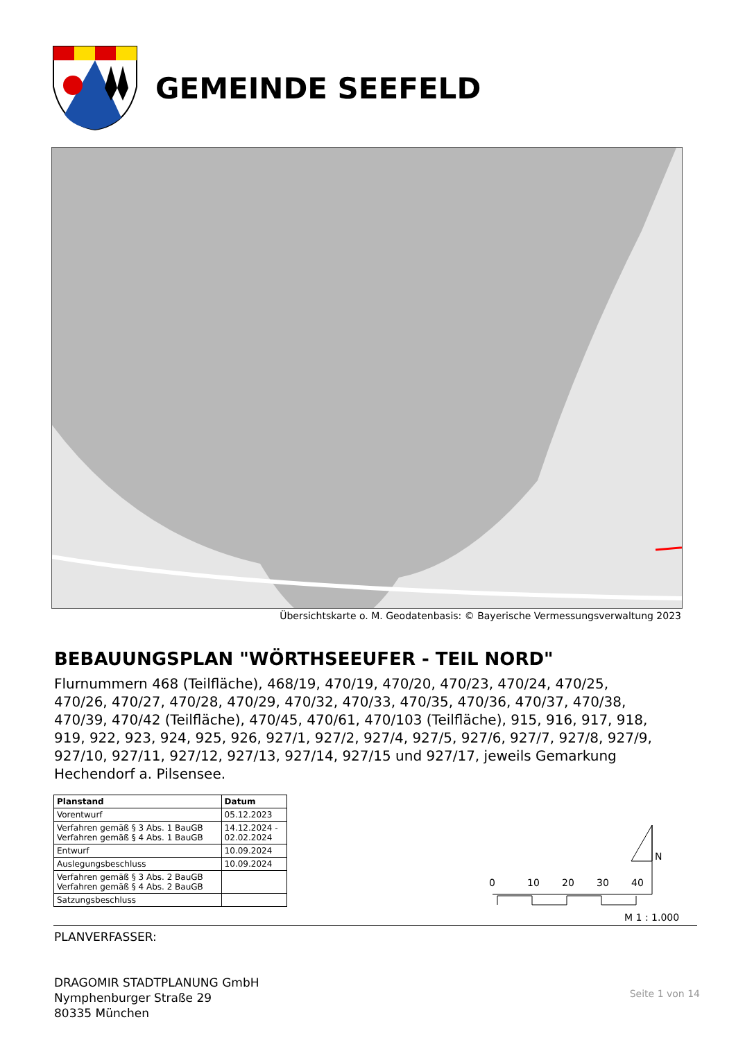GEMEINDE SEEFELD
Übersichtskarte o. M. Geodatenbasis: © Bayerische Vermessungsverwaltung 2023
BEBAUUNGSPLAN "WÖRTHSEEUFER - TEIL NORD"
Flurnummern 468 (Teilfläche), 468/19, 470/19, 470/20, 470/23, 470/24, 470/25, 470/26, 470/27, 470/28, 470/29, 470/32, 470/33, 470/35, 470/36, 470/37, 470/38, 470/39, 470/42 (Teilfläche), 470/45, 470/61, 470/103 (Teilfläche), 915, 916, 917, 918, 919, 922, 923, 924, 925, 926, 927/1, 927/2, 927/4, 927/5, 927/6, 927/7, 927/8, 927/9, 927/10, 927/11, 927/12, 927/13, 927/14, 927/15 und 927/17, jeweils Gemarkung Hechendorf a. Pilsensee.
| Planstand | Datum |
| --- | --- |
| Vorentwurf | 05.12.2023 |
| Verfahren gemäß § 3 Abs. 1 BauGB Verfahren gemäß § 4 Abs. 1 BauGB | 14.12.2024 - 02.02.2024 |
| Entwurf | 10.09.2024 |
| Auslegungsbeschluss | 10.09.2024 |
| Verfahren gemäß § 3 Abs. 2 BauGB Verfahren gemäß § 4 Abs. 2 BauGB | |
| Satzungsbeschluss | |
N
0
10
20
30
40
M 1 : 1.000
PLANVERFASSER:
DRAGOMIR STADTPLANUNG GmbH
Nymphenburger Straße 29
80335 München
Seite 1 von 14